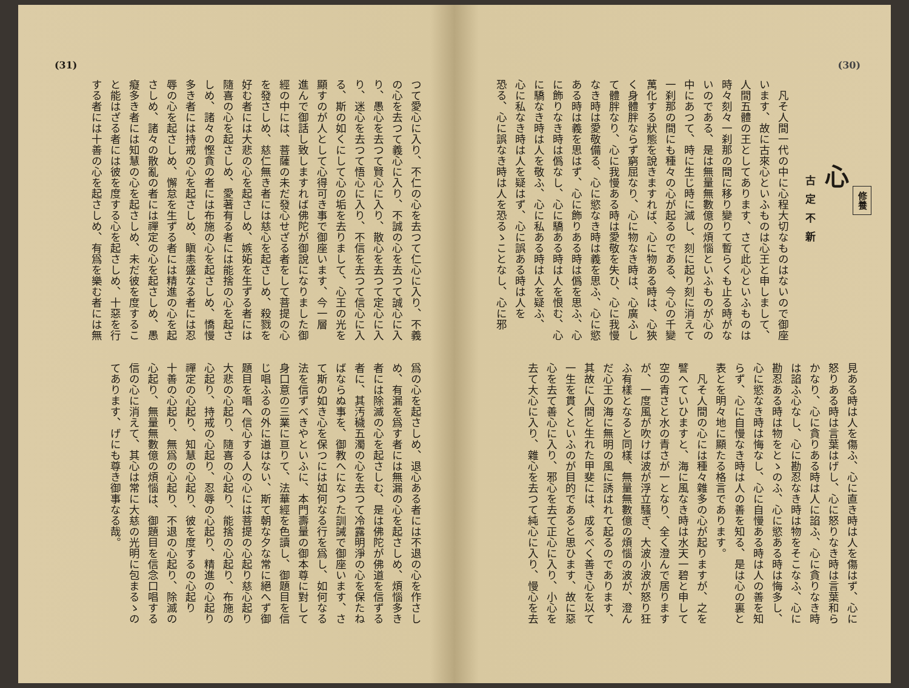(30)
修養
心
古定不新
　凡そ人間一代の中に心程大切なものはないので御座
います、故に古來心といふものは心王と申しまして、
人間五體の王としてあります、さて此心といふものは
時々刻々一刹那の間に移り變りて暫らくも止る時がな
いのである、是は無量無數億の煩惱といふものが心の
中にあつて、時に生じ時に滅し、刻に起り刻に消えて
一刹那の間にも種々の心が起るのである、今心の千變
萬化する狀態を說きますれば、心に物ある時は、心狹
く身體胖ならず窮屈なり、心に物なき時は、心廣ふし
て體胖なり、心に我慢ある時は愛敬を失ひ、心に我慢
なき時は愛敬備る、心に慾なき時は義を思ふ、心に慾
ある時は義を思はず、心に飾りある時は僞を思ふ、心
に飾りなき時は僞なし、心に驕ある時は人を恨む、心
に驕なき時は人を敬ふ、心に私ある時は人を疑ふ、
心に私なき時は人を疑はず、心に誤ある時は人を
恐る、心に誤なき時は人を恐るゝことなし、心に邪
見ある時は人を傷ふ、心に直き時は人を傷はず、心に
怒りある時は言葉はげし、心に怒りなき時は言葉和ら
かなり、心に貪りある時は人に諂ふ、心に貪りなき時
は諂ふ心なし、心に勘忍なき時は物をそこなふ、心に
勘忍ある時は物をとゝのふ、心に慾ある時は悔多し、
心に慾なき時は悔なし、心に自慢ある時は人の善を知
らず、心に自慢なき時は人の善を知る、是は心の裏と
表とを明々地に顯たる格言であります。
　凡そ人間の心には種々雜多の心が起りますが、之を
譬へていひますと、海に風なき時は水天一碧と申して
空の青さと水の青さが一となり、全く澄んで居ります
が、一度風が吹けば波が浮立騷ぎ、大波小波が怒り狂
ふ有樣となると同樣、無量無數億の煩惱の波が、澄ん
だ心王の海に無明の風に誘はれて起るのであります、
其故に人間と生れた甲斐には、成るべく善き心を以て
一生を貫くといふのが目的であると思ひます、故に惡
心を去て善心に入り、邪心を去て正心に入り、小心を
去て大心に入り、雜心を去つて純心に入り、慢心を去
(31)
つて愛心に入り、不仁の心を去つて仁心に入り、不義
の心を去つて義心に入り、不誠の心を去つて誠心に入
り、愚心を去つて賢心に入り、散心を去つて定心に入
り、迷心を去つて悟心に入り、不信を去つて信心に入
る、斯の如くにして心の垢を去りまして、心王の光を
顯すのが人として心得可き事で御座います、今一層
進んで御話し致しますれば佛陀が御說になりました御
經の中には、菩薩の未だ發心せざる者をして菩提の心
を發さしめ、慈仁無き者には慈心を起さしめ、殺戮を
好む者には大悲の心を起さしめ、嫉妬を生ずる者には
隨喜の心を起さしめ、愛著有る者には能捨の心を起さ
しめ、諸々の慳貪の者には布施の心を起さしめ、憍慢
多き者には持戒の心を起さしめ、瞋恚盛なる者には忍
辱の心を起さしめ、懈怠を生ずる者には精進の心を起
さしめ、諸々の散亂の者には禪定の心を起さしめ、愚
癡多き者には知慧の心を起さしめ、未だ彼を度するこ
と能はざる者には彼を度する心を起さしめ、十惡を行
する者には十善の心を起さしめ、有爲を樂む者には無
爲の心を起さしめ、退心ある者には不退の心を作さし
め、有漏を爲す者には無漏の心を起さしめ、煩惱多き
者には除滅の心を起さしむ、是は佛陀が佛道を信ずる
者に、其汚穢五濁の心を去つて冷露明淨の心を保たね
ばならぬ事を、御教へになつた訓誡で御座います、さ
て斯の如き心を保つには如何なる行を爲し、如何なる
法を信ずべきやといふに、本門壽量の御本尊に對して
身口意の三業に亘りて、法華經を色讀し、御題目を信
じ唱ふるの外に道はない、斯て朝な夕な常に絕へず御
題目を唱へ信心する人の心には菩提の心起り慈心起り
大悲の心起り、隨喜の心起り、能捨の心起り、布施の
心起り、持戒の心起り、忍辱の心起り、精進の心起り
禪定の心起り、知慧の心起り、彼を度するの心起り
十善の心起り、無爲の心起り、不退の心起り、除滅の
心起り、無量無數億の煩惱は、御題目を信念口唱する
信の心に消えて、其心は常に大慈の光明に包まるゝの
てあります、げにも尊き御事なる哉。